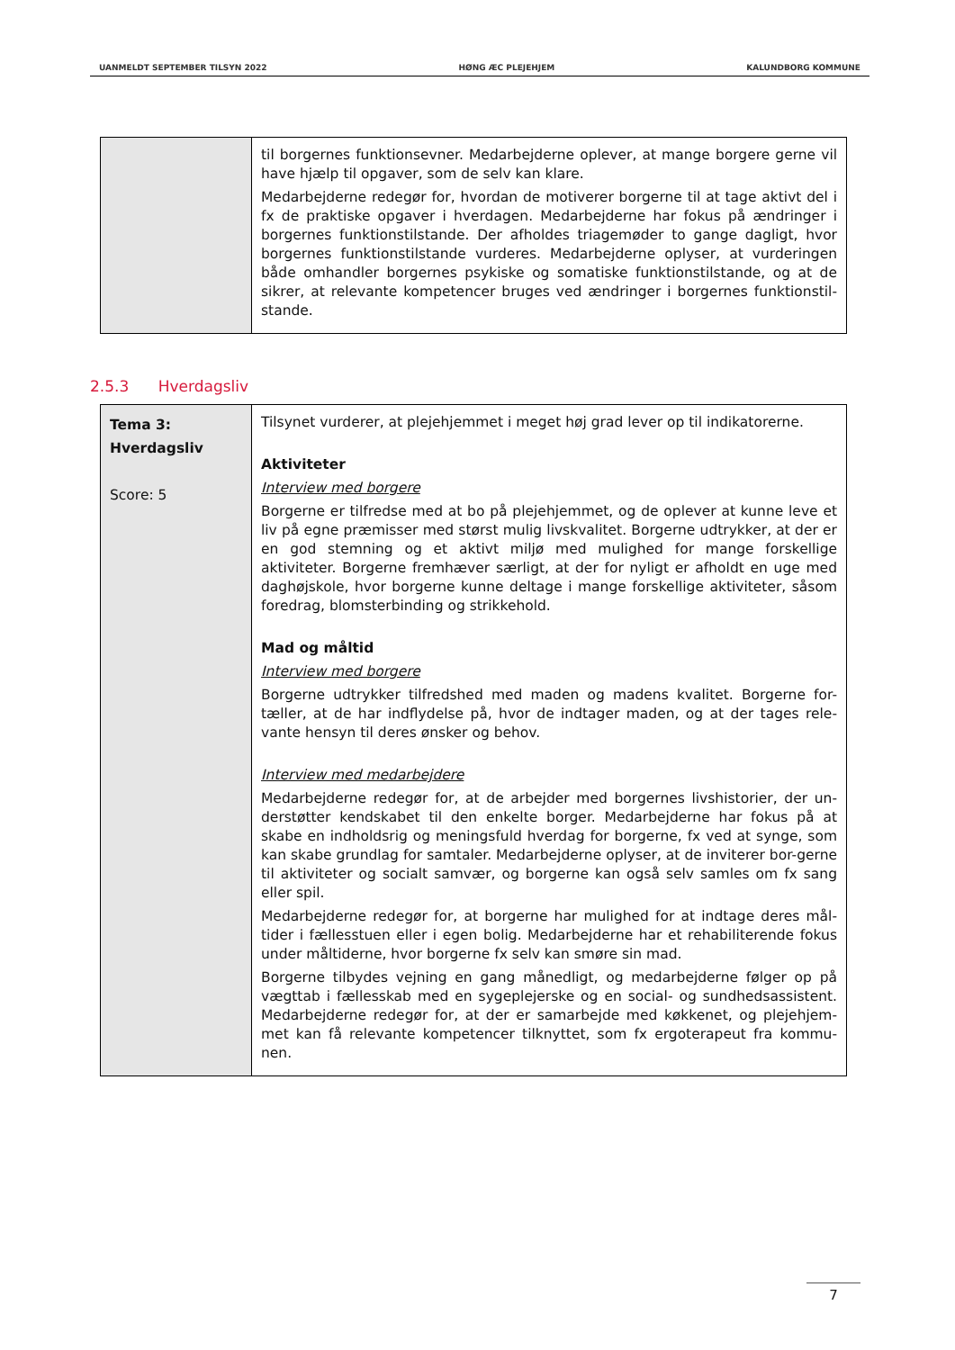UANMELDT SEPTEMBER TILSYN 2022 HØNG ÆC PLEJEHJEM KALUNDBORG KOMMUNE
| | til borgernes funktionsevner. Medarbejderne oplever, at mange borgere gerne vil have hjælp til opgaver, som de selv kan klare. Medarbejderne redegør for, hvordan de motiverer borgerne til at tage aktivt del i fx de praktiske opgaver i hverdagen. Medarbejderne har fokus på ændringer i borgernes funktionstilstande. Der afholdes triagemøder to gange dagligt, hvor borgernes funktionstilstande vurderes. Medarbejderne oplyser, at vurderingen både omhandler borgernes psykiske og somatiske funktionstilstande, og at de sikrer, at relevante kompetencer bruges ved ændringer i borgernes funktionstil-stande. |
2.5.3 Hverdagsliv
| Tema 3: Hverdagsliv Score: 5 | Tilsynet vurderer, at plejehjemmet i meget høj grad lever op til indikatorerne. Aktiviteter Interview med borgere Borgerne er tilfredse med at bo på plejehjemmet, og de oplever at kunne leve et liv på egne præmisser med størst mulig livskvalitet. Borgerne udtrykker, at der er en god stemning og et aktivt miljø med mulighed for mange forskellige aktiviteter. Borgerne fremhæver særligt, at der for nyligt er afholdt en uge med daghøjskole, hvor borgerne kunne deltage i mange forskellige aktiviteter, såsom foredrag, blomsterbinding og strikkehold. Mad og måltid Interview med borgere Borgerne udtrykker tilfredshed med maden og madens kvalitet. Borgerne for-tæller, at de har indflydelse på, hvor de indtager maden, og at der tages rele-vante hensyn til deres ønsker og behov. Interview med medarbejdere Medarbejderne redegør for, at de arbejder med borgernes livshistorier, der un-derstøtter kendskabet til den enkelte borger. Medarbejderne har fokus på at skabe en indholdsrig og meningsfuld hverdag for borgerne, fx ved at synge, som kan skabe grundlag for samtaler. Medarbejderne oplyser, at de inviterer bor-gerne til aktiviteter og socialt samvær, og borgerne kan også selv samles om fx sang eller spil. Medarbejderne redegør for, at borgerne har mulighed for at indtage deres mål-tider i fællesstuen eller i egen bolig. Medarbejderne har et rehabiliterende fokus under måltiderne, hvor borgerne fx selv kan smøre sin mad. Borgerne tilbydes vejning en gang månedligt, og medarbejderne følger op på vægttab i fællesskab med en sygeplejerske og en social- og sundhedsassistent. Medarbejderne redegør for, at der er samarbejde med køkkenet, og plejehjem-met kan få relevante kompetencer tilknyttet, som fx ergoterapeut fra kommu-nen. |
7